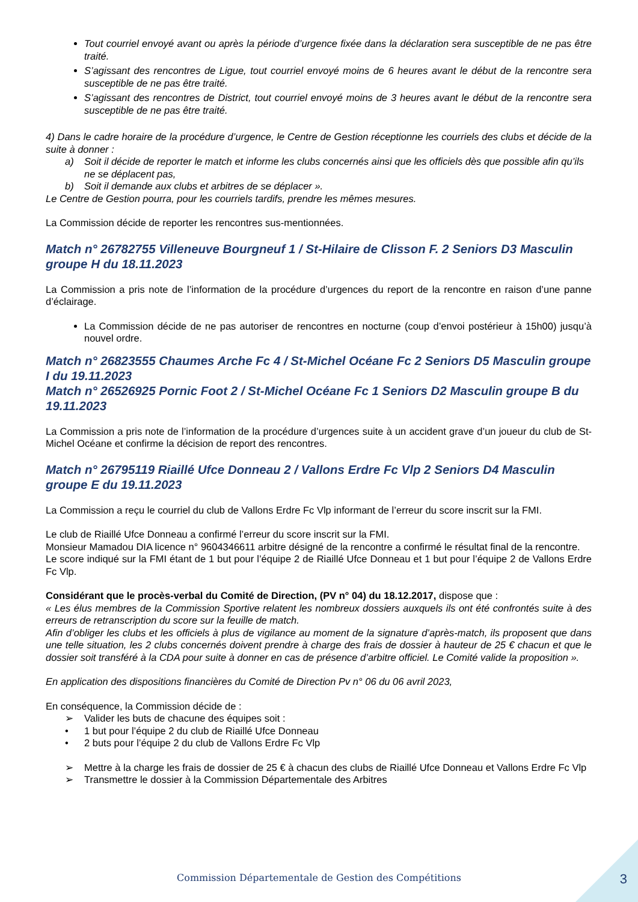Tout courriel envoyé avant ou après la période d’urgence fixée dans la déclaration sera susceptible de ne pas être traité.
S’agissant des rencontres de Ligue, tout courriel envoyé moins de 6 heures avant le début de la rencontre sera susceptible de ne pas être traité.
S’agissant des rencontres de District, tout courriel envoyé moins de 3 heures avant le début de la rencontre sera susceptible de ne pas être traité.
4) Dans le cadre horaire de la procédure d’urgence, le Centre de Gestion réceptionne les courriels des clubs et décide de la suite à donner :
a) Soit il décide de reporter le match et informe les clubs concernés ainsi que les officiels dès que possible afin qu’ils ne se déplacent pas,
b) Soit il demande aux clubs et arbitres de se déplacer ».
Le Centre de Gestion pourra, pour les courriels tardifs, prendre les mêmes mesures.
La Commission décide de reporter les rencontres sus-mentionnées.
Match n° 26782755 Villeneuve Bourgneuf 1 / St-Hilaire de Clisson F. 2 Seniors D3 Masculin groupe H du 18.11.2023
La Commission a pris note de l’information de la procédure d’urgences du report de la rencontre en raison d’une panne d’éclairage.
La Commission décide de ne pas autoriser de rencontres en nocturne (coup d’envoi postérieur à 15h00) jusqu’à nouvel ordre.
Match n° 26823555 Chaumes Arche Fc 4 / St-Michel Océane Fc 2 Seniors D5 Masculin groupe I du 19.11.2023
Match n° 26526925 Pornic Foot 2 / St-Michel Océane Fc 1 Seniors D2 Masculin groupe B du 19.11.2023
La Commission a pris note de l’information de la procédure d’urgences suite à un accident grave d’un joueur du club de St-Michel Océane et confirme la décision de report des rencontres.
Match n° 26795119 Riaillé Ufce Donneau 2 / Vallons Erdre Fc Vlp 2 Seniors D4 Masculin groupe E du 19.11.2023
La Commission a reçu le courriel du club de Vallons Erdre Fc Vlp informant de l’erreur du score inscrit sur la FMI.
Le club de Riaillé Ufce Donneau a confirmé l’erreur du score inscrit sur la FMI.
Monsieur Mamadou DIA licence n° 9604346611 arbitre désigné de la rencontre a confirmé le résultat final de la rencontre.
Le score indiqué sur la FMI étant de 1 but pour l’équipe 2 de Riaillé Ufce Donneau et 1 but pour l’équipe 2 de Vallons Erdre Fc Vlp.
Considérant que le procès-verbal du Comité de Direction, (PV n° 04) du 18.12.2017, dispose que :
« Les élus membres de la Commission Sportive relatent les nombreux dossiers auxquels ils ont été confrontés suite à des erreurs de retranscription du score sur la feuille de match.
Afin d’obliger les clubs et les officiels à plus de vigilance au moment de la signature d’après-match, ils proposent que dans une telle situation, les 2 clubs concernés doivent prendre à charge des frais de dossier à hauteur de 25 € chacun et que le dossier soit transféré à la CDA pour suite à donner en cas de présence d’arbitre officiel. Le Comité valide la proposition ».
En application des dispositions financières du Comité de Direction Pv n° 06 du 06 avril 2023,
En conséquence, la Commission décide de :
➢ Valider les buts de chacune des équipes soit :
• 1 but pour l’équipe 2 du club de Riaillé Ufce Donneau
• 2 buts pour l’équipe 2 du club de Vallons Erdre Fc Vlp
➢ Mettre à la charge les frais de dossier de 25 € à chacun des clubs de Riaillé Ufce Donneau et Vallons Erdre Fc Vlp
➢ Transmettre le dossier à la Commission Départementale des Arbitres
Commission Départementale de Gestion des Compétitions 3